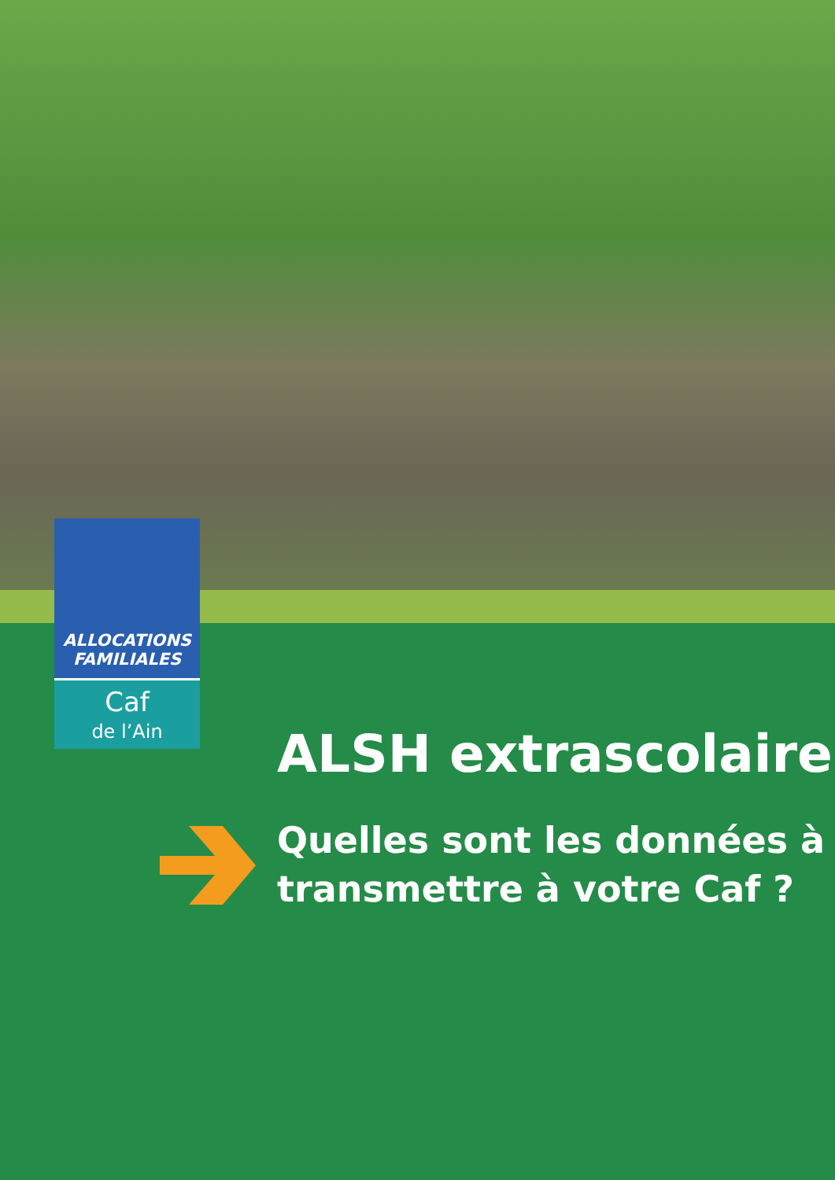ALLOCATIONS
FAMILIALES
Caf
de l’Ain
ALSH extrascolaire
Quelles sont les données à
transmettre à votre Caf ?